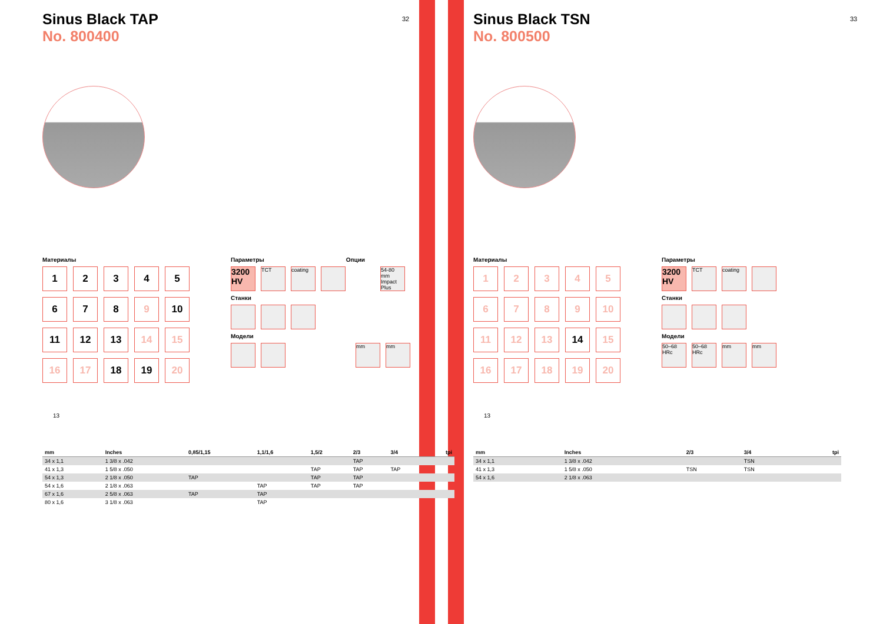32
Sinus Black TAP
No. 800400
Материалы
1
2
3
4
5
6
7
8
9
10
11
12
13
14
15
16
17
18
19
20
13
Параметры Опции
3200 HV TCT coating 54-80 mm Impact Plus
Станки
Модели
mm mm
| mm | Inches | 0,85/1,15 | 1,1/1,6 | 1,5/2 | 2/3 | 3/4 | tpi |
| --- | --- | --- | --- | --- | --- | --- | --- |
| 34 x 1,1 | 1 3/8 x .042 | | | | TAP | | |
| 41 x 1,3 | 1 5/8 x .050 | | | TAP | TAP | TAP | |
| 54 x 1,3 | 2 1/8 x .050 | TAP | | TAP | TAP | | |
| 54 x 1,6 | 2 1/8 x .063 | | TAP | TAP | TAP | | |
| 67 x 1,6 | 2 5/8 x .063 | TAP | TAP | | | | |
| 80 x 1,6 | 3 1/8 x .063 | | TAP | | | | |
33
Sinus Black TSN
No. 800500
Материалы
1
2
3
4
5
6
7
8
9
10
11
12
13
14
15
16
17
18
19
20
13
Параметры
3200 HV TCT coating
Станки
Модели
50–68 HRc 50–68 HRc mm mm
| mm | Inches | 2/3 | 3/4 | tpi |
| --- | --- | --- | --- | --- |
| 34 x 1,1 | 1 3/8 x .042 | | TSN | |
| 41 x 1,3 | 1 5/8 x .050 | TSN | TSN | |
| 54 x 1,6 | 2 1/8 x .063 | | | |